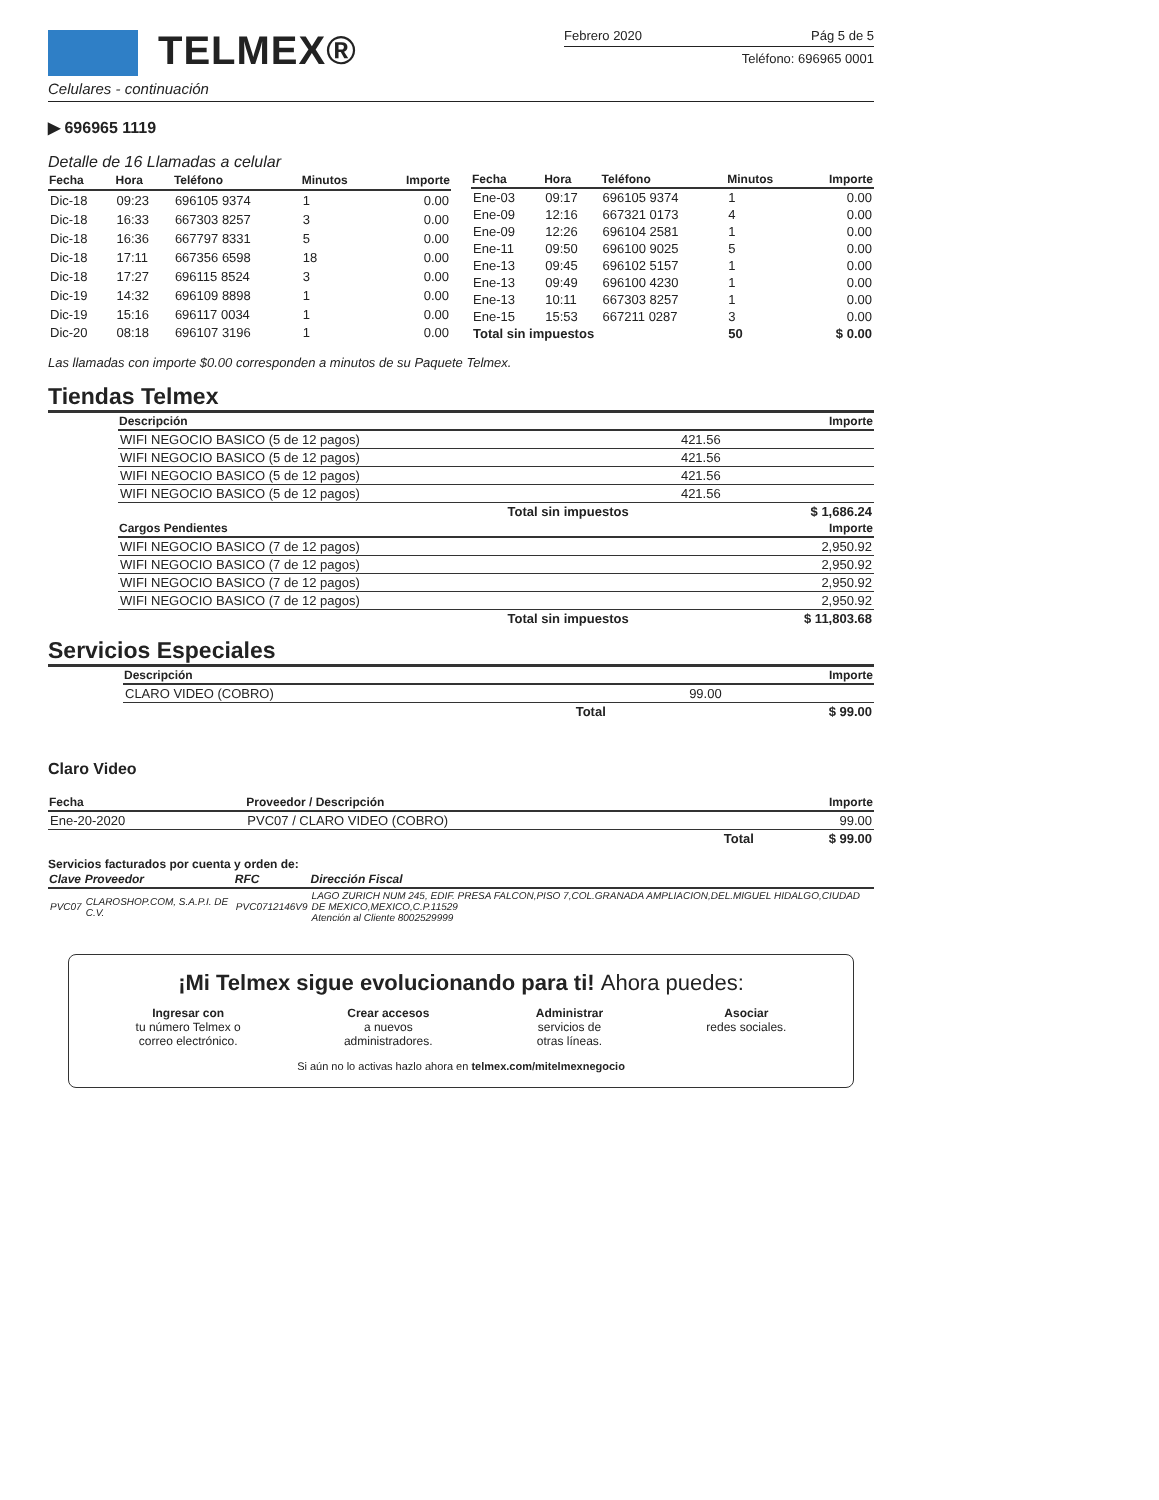TELMEX®
Febrero 2020 Pág 5 de 5
Teléfono: 696965 0001
Celulares - continuación
▶ 696965 1119
Detalle de 16 Llamadas a celular
| Fecha | Hora | Teléfono | Minutos | Importe |
| --- | --- | --- | --- | --- |
| Dic-18 | 09:23 | 696105 9374 | 1 | 0.00 |
| Dic-18 | 16:33 | 667303 8257 | 3 | 0.00 |
| Dic-18 | 16:36 | 667797 8331 | 5 | 0.00 |
| Dic-18 | 17:11 | 667356 6598 | 18 | 0.00 |
| Dic-18 | 17:27 | 696115 8524 | 3 | 0.00 |
| Dic-19 | 14:32 | 696109 8898 | 1 | 0.00 |
| Dic-19 | 15:16 | 696117 0034 | 1 | 0.00 |
| Dic-20 | 08:18 | 696107 3196 | 1 | 0.00 |
| Fecha | Hora | Teléfono | Minutos | Importe |
| --- | --- | --- | --- | --- |
| Ene-03 | 09:17 | 696105 9374 | 1 | 0.00 |
| Ene-09 | 12:16 | 667321 0173 | 4 | 0.00 |
| Ene-09 | 12:26 | 696104 2581 | 1 | 0.00 |
| Ene-11 | 09:50 | 696100 9025 | 5 | 0.00 |
| Ene-13 | 09:45 | 696102 5157 | 1 | 0.00 |
| Ene-13 | 09:49 | 696100 4230 | 1 | 0.00 |
| Ene-13 | 10:11 | 667303 8257 | 1 | 0.00 |
| Ene-15 | 15:53 | 667211 0287 | 3 | 0.00 |
| Total sin impuestos | | | 50 | $ 0.00 |
Las llamadas con importe $0.00 corresponden a minutos de su Paquete Telmex.
Tiendas Telmex
| Descripción | | Importe |
| --- | --- | --- |
| WIFI NEGOCIO BASICO (5 de 12 pagos) | 421.56 | |
| WIFI NEGOCIO BASICO (5 de 12 pagos) | 421.56 | |
| WIFI NEGOCIO BASICO (5 de 12 pagos) | 421.56 | |
| WIFI NEGOCIO BASICO (5 de 12 pagos) | 421.56 | |
| Total sin impuestos | | $ 1,686.24 |
| Cargos Pendientes | | Importe |
| WIFI NEGOCIO BASICO (7 de 12 pagos) | | 2,950.92 |
| WIFI NEGOCIO BASICO (7 de 12 pagos) | | 2,950.92 |
| WIFI NEGOCIO BASICO (7 de 12 pagos) | | 2,950.92 |
| WIFI NEGOCIO BASICO (7 de 12 pagos) | | 2,950.92 |
| Total sin impuestos | | $ 11,803.68 |
Servicios Especiales
| Descripción | | Importe |
| --- | --- | --- |
| CLARO VIDEO (COBRO) | 99.00 | |
| Total | | $ 99.00 |
Claro Video
| Fecha | Proveedor / Descripción | Importe |
| --- | --- | --- |
| Ene-20-2020 | PVC07 / CLARO VIDEO (COBRO) | 99.00 |
| | Total | $ 99.00 |
Servicios facturados por cuenta y orden de:
| Clave | Proveedor | RFC | Dirección Fiscal |
| --- | --- | --- | --- |
| PVC07 | CLAROSHOP.COM, S.A.P.I. DE C.V. | PVC0712146V9 | LAGO ZURICH NUM 245, EDIF. PRESA FALCON,PISO 7,COL.GRANADA AMPLIACION,DEL.MIGUEL HIDALGO,CIUDAD DE MEXICO,MEXICO,C.P.11529 Atención al Cliente 8002529999 |
¡Mi Telmex sigue evolucionando para ti! Ahora puedes:
Ingresar con
tu número Telmex o
correo electrónico.
Crear accesos
a nuevos
administradores.
Administrar
servicios de
otras líneas.
Asociar
redes sociales.
Si aún no lo activas hazlo ahora en telmex.com/mitelmexnegocio